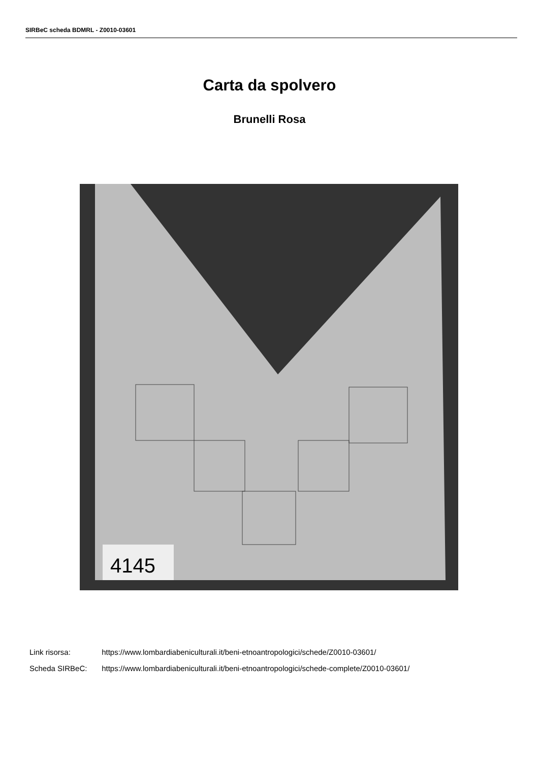SIRBeC scheda BDMRL - Z0010-03601
Carta da spolvero
Brunelli Rosa
4145
Link risorsa: https://www.lombardiabeniculturali.it/beni-etnoantropologici/schede/Z0010-03601/
Scheda SIRBeC: https://www.lombardiabeniculturali.it/beni-etnoantropologici/schede-complete/Z0010-03601/